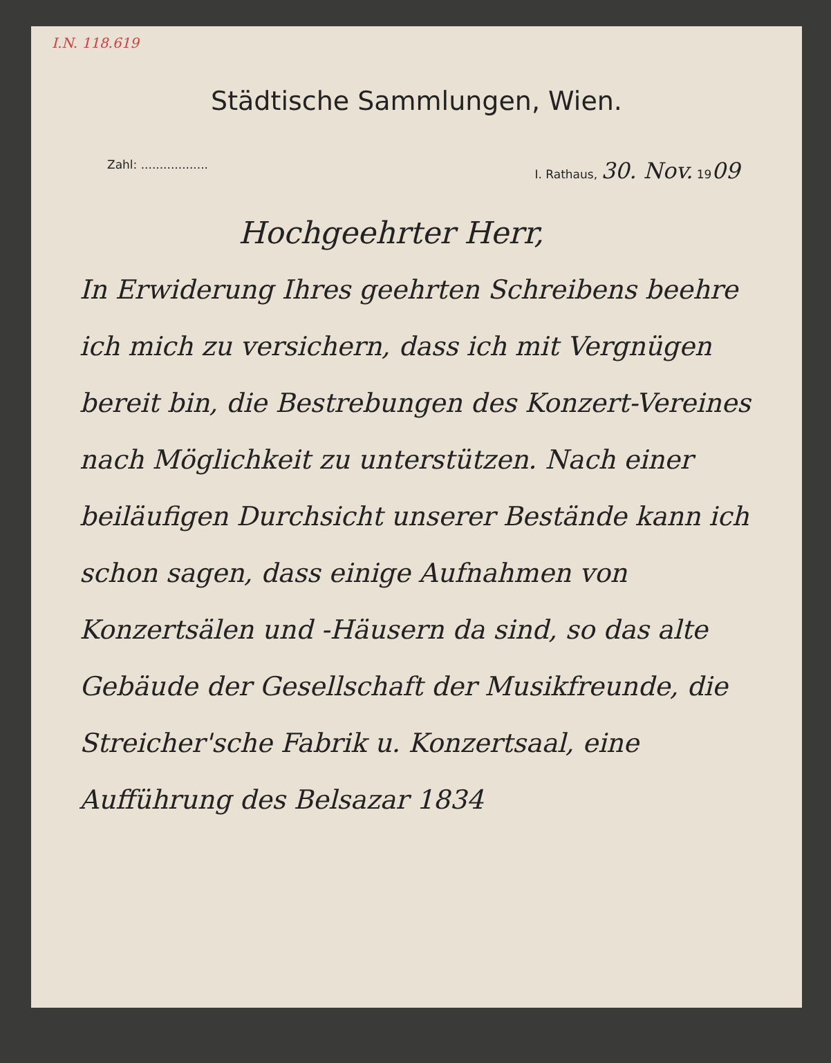I.N. 118.619
Städtische Sammlungen, Wien.
Zahl: .................. I. Rathaus, 30. Nov. 1909
Hochgeehrter Herr,
In Erwiderung Ihres geehrten Schreibens beehre ich mich zu versichern, dass ich mit Vergnügen bereit bin, die Bestrebungen des Konzert-Vereines nach Möglichkeit zu unterstützen. Nach einer beiläufigen Durchsicht unserer Bestände kann ich schon sagen, dass einige Aufnahmen von Konzertsälen und -Häusern da sind, so das alte Gebäude der Gesellschaft der Musikfreunde, die Streicher'sche Fabrik u. Konzertsaal, eine Aufführung des Belsazar 1834